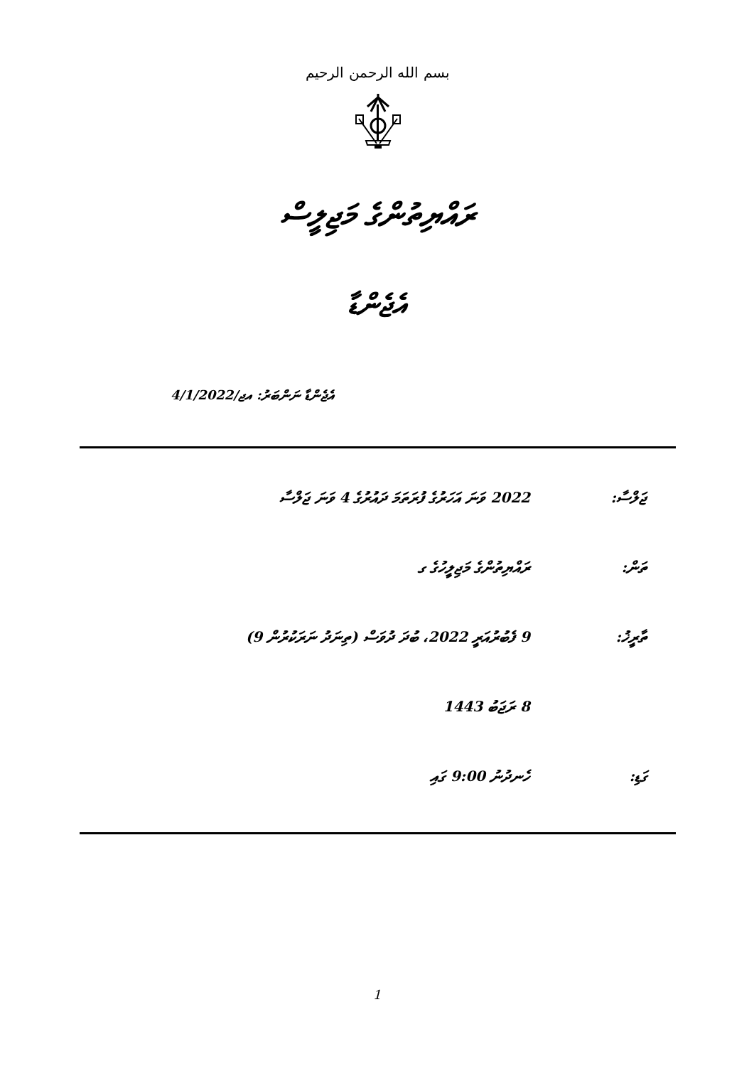بسم الله الرحمن الرحيم
ރައްޔިތުންގެ މަޖިލީސް
އެޖެންޑާ
އެޖެންޑާ ނަންބަރު: އޖ/4/1/2022
| ޖަލްސާ: | 2022 ވަނަ އަހަރުގެ ފުރަތަމަ ދައުރުގެ 4 ވަނަ ޖަލްސާ |
| ތަން: | ރައްޔިތުންގެ މަޖިލީހުގެ ގ |
| ތާރީޚު: | 9 ފެބުރުއަރީ 2022، ބުދަ ދުވަސް (ތިނަދު ނަރަކުރުން 9) |
| | 8 ރަޖަބު 1443 |
| ގަޑި: | ހެނދުނު 9:00 ގައި |
1